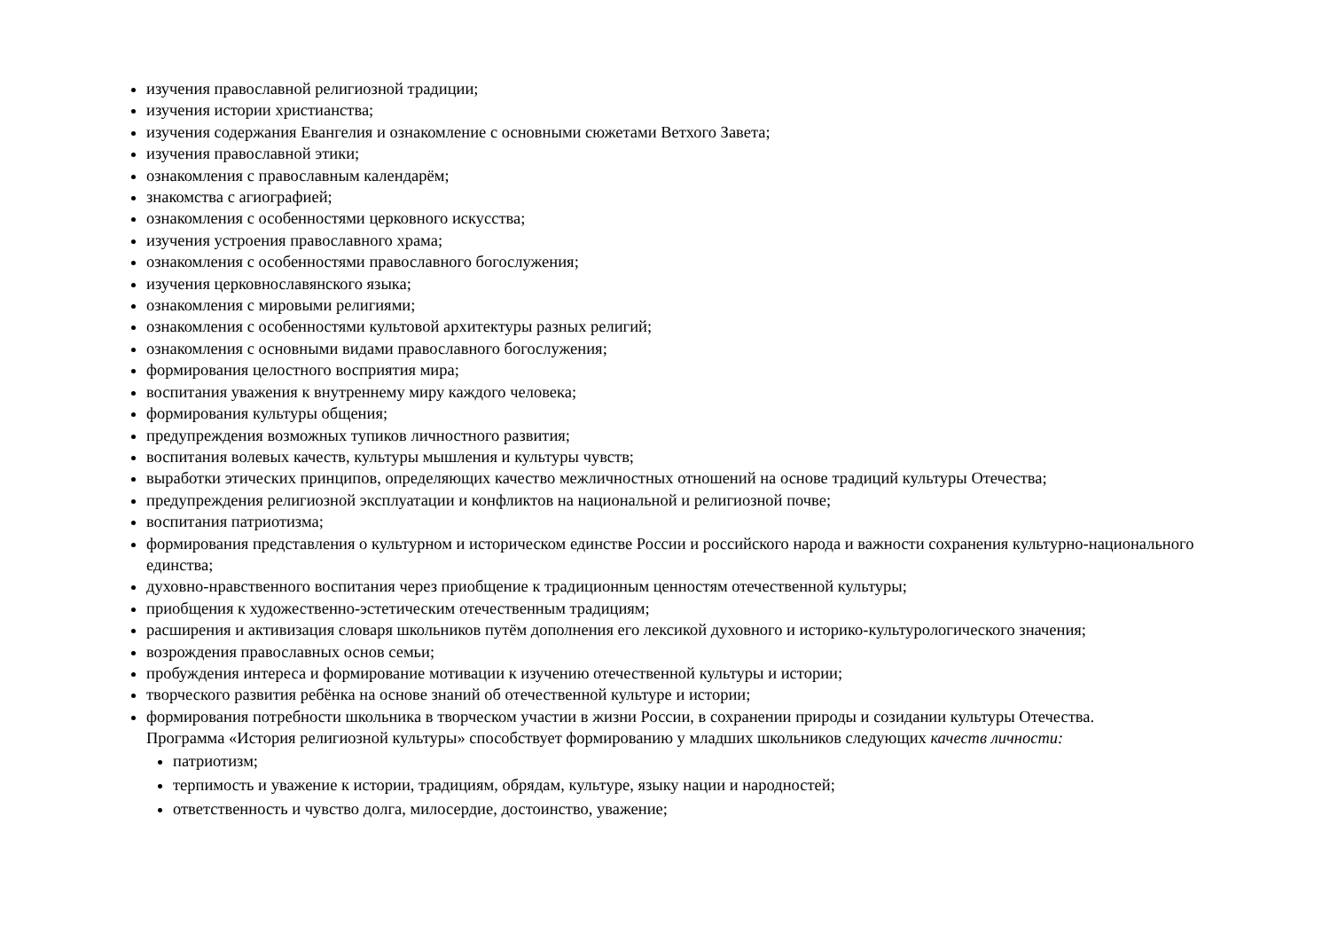изучения православной религиозной традиции;
изучения истории христианства;
изучения содержания Евангелия и ознакомление с основными сюжетами Ветхого Завета;
изучения православной этики;
ознакомления с православным календарём;
знакомства с агиографией;
ознакомления с особенностями церковного искусства;
изучения устроения православного храма;
ознакомления с особенностями православного богослужения;
изучения церковнославянского языка;
ознакомления с мировыми религиями;
ознакомления с особенностями культовой архитектуры разных религий;
ознакомления с основными видами православного богослужения;
формирования целостного восприятия мира;
воспитания уважения к внутреннему миру каждого человека;
формирования культуры общения;
предупреждения возможных тупиков личностного развития;
воспитания волевых качеств, культуры мышления и культуры чувств;
выработки этических принципов, определяющих качество межличностных отношений на основе традиций культуры Отечества;
предупреждения религиозной эксплуатации и конфликтов на национальной и религиозной почве;
воспитания патриотизма;
формирования представления о культурном и историческом единстве России и российского народа и важности сохранения культурно-национального единства;
духовно-нравственного воспитания через приобщение к традиционным ценностям отечественной культуры;
приобщения к художественно-эстетическим отечественным традициям;
расширения и активизация словаря школьников путём дополнения его лексикой духовного и историко-культурологического значения;
возрождения православных основ семьи;
пробуждения интереса и формирование мотивации к изучению отечественной культуры и истории;
творческого развития ребёнка на основе знаний об отечественной культуре и истории;
формирования потребности школьника в творческом участии в жизни России, в сохранении природы и созидании культуры Отечества.
Программа «История религиозной культуры» способствует формированию у младших школьников следующих качеств личности:
патриотизм;
терпимость и уважение к истории, традициям, обрядам, культуре, языку нации и народностей;
ответственность и чувство долга, милосердие, достоинство, уважение;